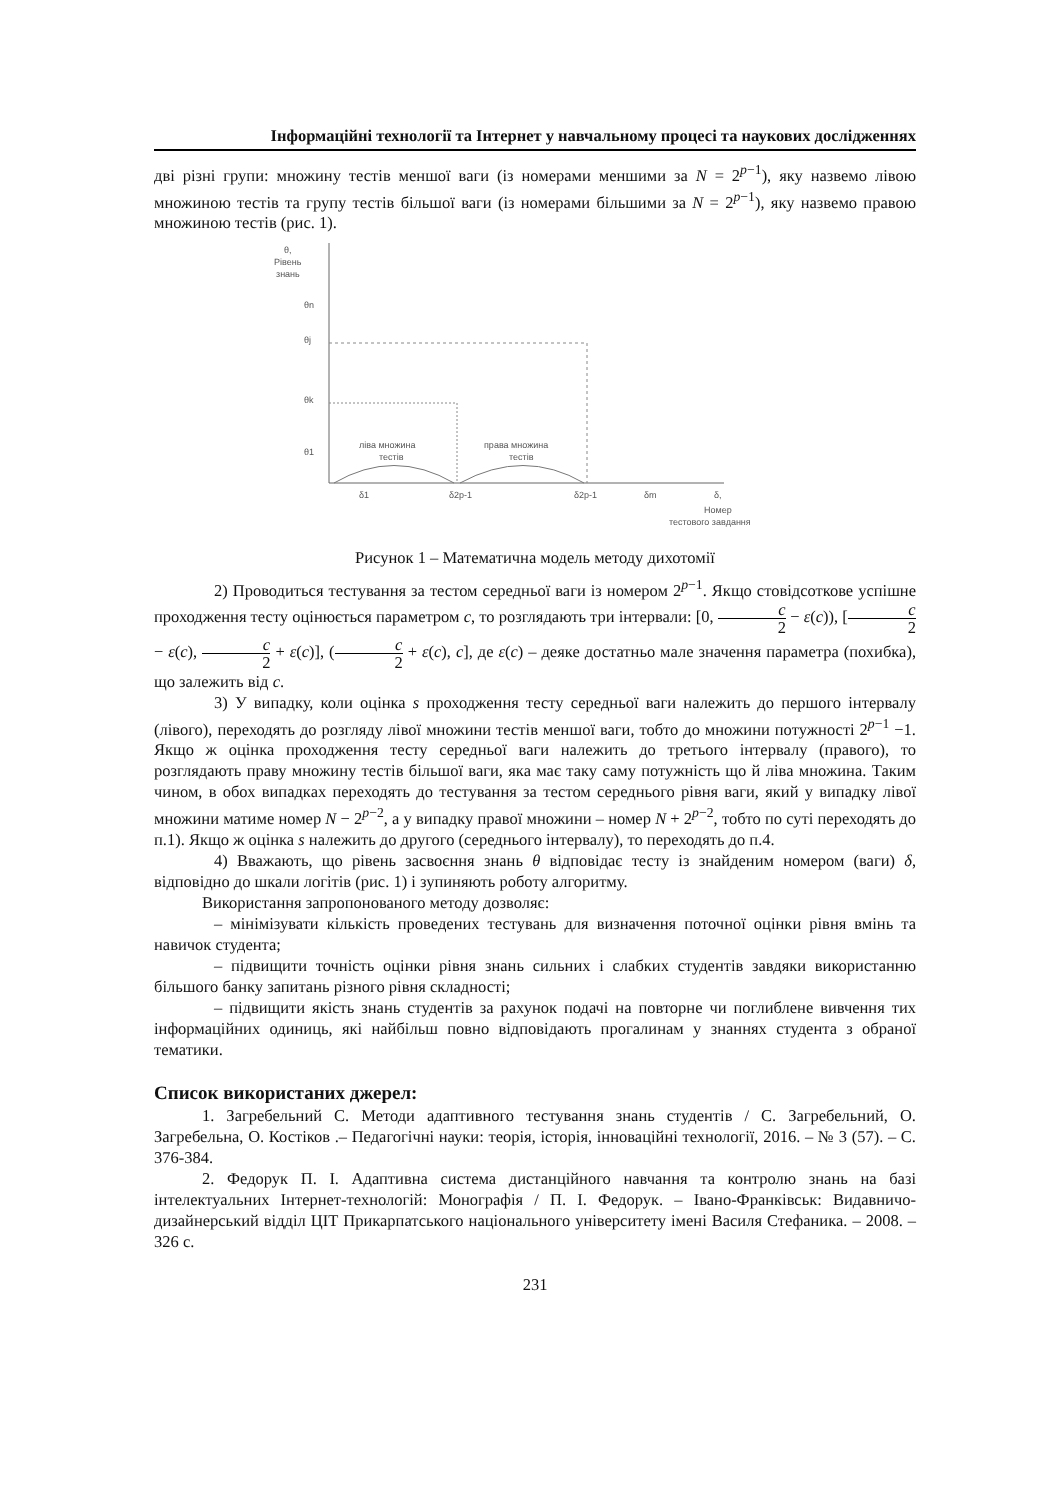Інформаційні технології та Інтернет у навчальному процесі та наукових дослідженнях
дві різні групи: множину тестів меншої ваги (із номерами меншими за N = 2<sup>p−1</sup>), яку назвемо лівою множиною тестів та групу тестів більшої ваги (із номерами більшими за N = 2<sup>p−1</sup>), яку назвемо правою множиною тестів (рис. 1).
θ,
Рівень
знань
θn
θj
θk
θ1
ліва множина
тестів
права множина
тестів
δ1
δ2p-1
δ2p-1
δm
δ,
Номер
тестового завдання
Рисунок 1 – Математична модель методу дихотомії
2) Проводиться тестування за тестом середньої ваги із номером 2<sup>p−1</sup>. Якщо стовідсоткове успішне проходження тесту оцінюється параметром c, то розглядають три інтервали: [0, c 2 − ε(c)), [c 2 − ε(c), c 2 + ε(c)], (c 2 + ε(c), c], де ε(c) – деяке достатньо мале значення параметра (похибка), що залежить від c.
3) У випадку, коли оцінка s проходження тесту середньої ваги належить до першого інтервалу (лівого), переходять до розгляду лівої множини тестів меншої ваги, тобто до множини потужності 2<sup>p−1</sup> −1. Якщо ж оцінка проходження тесту середньої ваги належить до третього інтервалу (правого), то розглядають праву множину тестів більшої ваги, яка має таку саму потужність що й ліва множина. Таким чином, в обох випадках переходять до тестування за тестом середнього рівня ваги, який у випадку лівої множини матиме номер N − 2<sup>p−2</sup>, а у випадку правої множини – номер N + 2<sup>p−2</sup>, тобто по суті переходять до п.1). Якщо ж оцінка s належить до другого (середнього інтервалу), то переходять до п.4.
4) Вважають, що рівень засвоєння знань θ відповідає тесту із знайденим номером (ваги) δ, відповідно до шкали логітів (рис. 1) і зупиняють роботу алгоритму.
Використання запропонованого методу дозволяє:
– мінімізувати кількість проведених тестувань для визначення поточної оцінки рівня вмінь та навичок студента;
– підвищити точність оцінки рівня знань сильних і слабких студентів завдяки використанню більшого банку запитань різного рівня складності;
– підвищити якість знань студентів за рахунок подачі на повторне чи поглиблене вивчення тих інформаційних одиниць, які найбільш повно відповідають прогалинам у знаннях студента з обраної тематики.
Список використаних джерел:
1. Загребельний С. Методи адаптивного тестування знань студентів / С. Загребельний, О. Загребельна, О. Костіков .– Педагогічні науки: теорія, історія, інноваційні технології, 2016. – № 3 (57). – С. 376-384.
2. Федорук П. І. Адаптивна система дистанційного навчання та контролю знань на базі інтелектуальних Інтернет-технологій: Монографія / П. І. Федорук. – Івано-Франківськ: Видавничо-дизайнерський відділ ЦІТ Прикарпатського національного університету імені Василя Стефаника. – 2008. – 326 с.
231